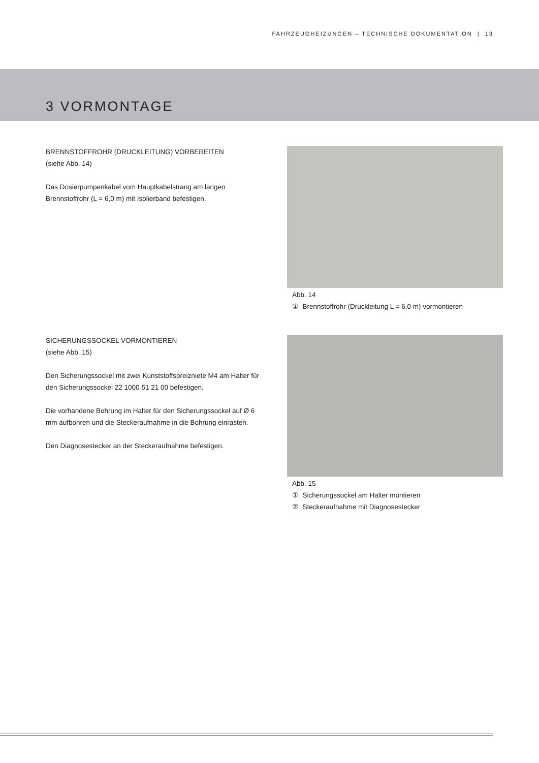FAHRZEUGHEIZUNGEN – TECHNISCHE DOKUMENTATION | 13
3 VORMONTAGE
BRENNSTOFFROHR (DRUCKLEITUNG) VORBEREITEN
(siehe Abb. 14)
Das Dosierpumpenkabel vom Hauptkabelstrang am langen Brennstoffrohr (L = 6,0 m) mit Isolierband befestigen.
Abb. 14
① Brennstoffrohr (Druckleitung L = 6,0 m) vormontieren
SICHERUNGSSOCKEL VORMONTIEREN
(siehe Abb. 15)
Den Sicherungssockel mit zwei Kunststoffspreizniete M4 am Halter für den Sicherungssockel 22 1000 51 21 00 befestigen.
Die vorhandene Bohrung im Halter für den Sicherungssockel auf Ø 6 mm aufbohren und die Steckeraufnahme in die Bohrung einrasten.
Den Diagnosestecker an der Steckeraufnahme befestigen.
Abb. 15
① Sicherungssockel am Halter montieren
② Steckeraufnahme mit Diagnosestecker